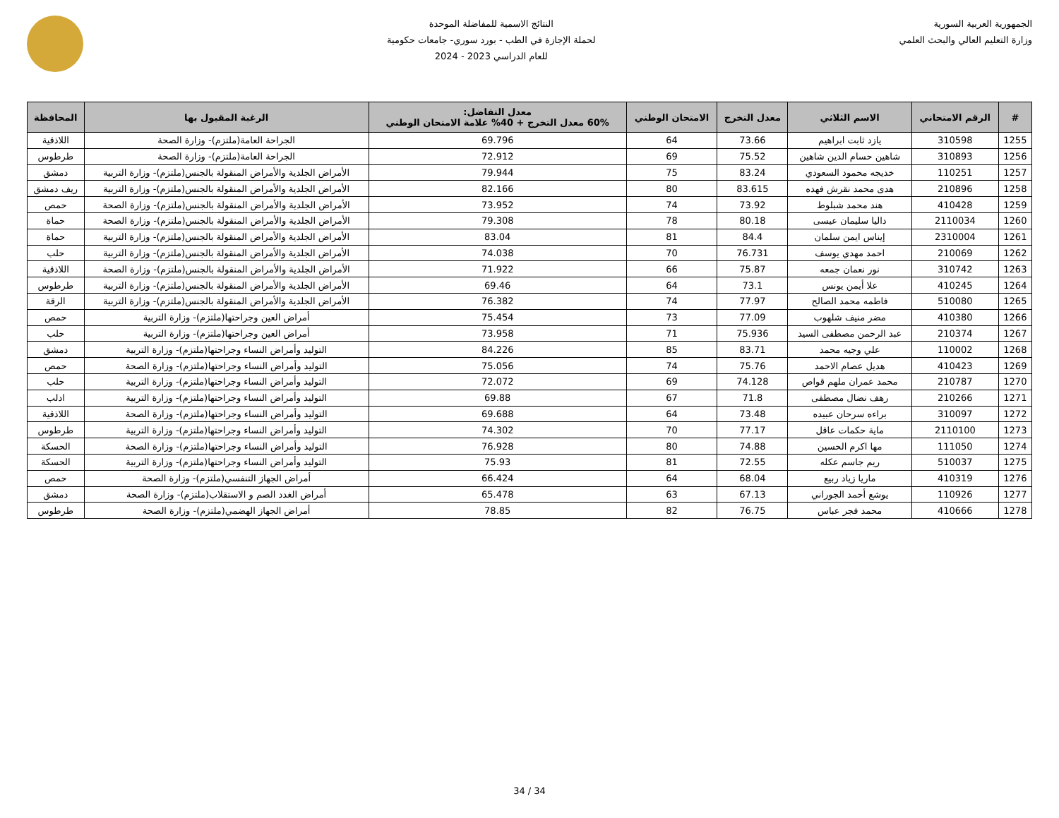الجمهورية العربية السورية
وزارة التعليم العالي والبحث العلمي
النتائج الاسمية للمفاضلة الموحدة
لحملة الإجازة في الطب - بورد سوري- جامعات حكومية
للعام الدراسي 2023 - 2024
| # | الرقم الامتحاني | الاسم الثلاثي | معدل التخرج | الامتحان الوطني | معدل التفاضل: 60% معدل التخرج + 40% علامة الامتحان الوطني | الرغبة المقبول بها | المحافظة |
| --- | --- | --- | --- | --- | --- | --- | --- |
| 1255 | 310598 | يازد ثابت ابراهيم | 73.66 | 64 | 69.796 | الجراحة العامة(ملتزم)- وزارة الصحة | اللاذقية |
| 1256 | 310893 | شاهين حسام الدين شاهين | 75.52 | 69 | 72.912 | الجراحة العامة(ملتزم)- وزارة الصحة | طرطوس |
| 1257 | 110251 | خديجه محمود السعودي | 83.24 | 75 | 79.944 | الأمراض الجلدية والأمراض المنقولة بالجنس(ملتزم)- وزارة التربية | دمشق |
| 1258 | 210896 | هدى محمد نقرش فهده | 83.615 | 80 | 82.166 | الأمراض الجلدية والأمراض المنقولة بالجنس(ملتزم)- وزارة التربية | ريف دمشق |
| 1259 | 410428 | هند محمد شبلوط | 73.92 | 74 | 73.952 | الأمراض الجلدية والأمراض المنقولة بالجنس(ملتزم)- وزارة الصحة | حمص |
| 1260 | 2110034 | داليا سليمان عيسى | 80.18 | 78 | 79.308 | الأمراض الجلدية والأمراض المنقولة بالجنس(ملتزم)- وزارة الصحة | حماة |
| 1261 | 2310004 | إيناس ايمن سلمان | 84.4 | 81 | 83.04 | الأمراض الجلدية والأمراض المنقولة بالجنس(ملتزم)- وزارة التربية | حماة |
| 1262 | 210069 | احمد مهدي يوسف | 76.731 | 70 | 74.038 | الأمراض الجلدية والأمراض المنقولة بالجنس(ملتزم)- وزارة التربية | حلب |
| 1263 | 310742 | نور نعمان جمعه | 75.87 | 66 | 71.922 | الأمراض الجلدية والأمراض المنقولة بالجنس(ملتزم)- وزارة الصحة | اللاذقية |
| 1264 | 410245 | علا أيمن يونس | 73.1 | 64 | 69.46 | الأمراض الجلدية والأمراض المنقولة بالجنس(ملتزم)- وزارة التربية | طرطوس |
| 1265 | 510080 | فاطمه محمد الصالح | 77.97 | 74 | 76.382 | الأمراض الجلدية والأمراض المنقولة بالجنس(ملتزم)- وزارة التربية | الرقة |
| 1266 | 410380 | مضر منيف شلهوب | 77.09 | 73 | 75.454 | أمراض العين وجراحتها(ملتزم)- وزارة التربية | حمص |
| 1267 | 210374 | عبد الرحمن مصطفى السيد | 75.936 | 71 | 73.958 | أمراض العين وجراحتها(ملتزم)- وزارة التربية | حلب |
| 1268 | 110002 | علي وجيه محمد | 83.71 | 85 | 84.226 | التوليد وأمراض النساء وجراحتها(ملتزم)- وزارة التربية | دمشق |
| 1269 | 410423 | هديل عصام الاحمد | 75.76 | 74 | 75.056 | التوليد وأمراض النساء وجراحتها(ملتزم)- وزارة الصحة | حمص |
| 1270 | 210787 | محمد عمران ملهم قواص | 74.128 | 69 | 72.072 | التوليد وأمراض النساء وجراحتها(ملتزم)- وزارة التربية | حلب |
| 1271 | 210266 | رهف نضال مصطفى | 71.8 | 67 | 69.88 | التوليد وأمراض النساء وجراحتها(ملتزم)- وزارة التربية | ادلب |
| 1272 | 310097 | براءه سرحان عبيده | 73.48 | 64 | 69.688 | التوليد وأمراض النساء وجراحتها(ملتزم)- وزارة الصحة | اللاذقية |
| 1273 | 2110100 | ماية حكمات عاقل | 77.17 | 70 | 74.302 | التوليد وأمراض النساء وجراحتها(ملتزم)- وزارة التربية | طرطوس |
| 1274 | 111050 | مها اكرم الحسين | 74.88 | 80 | 76.928 | التوليد وأمراض النساء وجراحتها(ملتزم)- وزارة الصحة | الحسكة |
| 1275 | 510037 | ريم جاسم عكله | 72.55 | 81 | 75.93 | التوليد وأمراض النساء وجراحتها(ملتزم)- وزارة التربية | الحسكة |
| 1276 | 410319 | ماريا زياد ربيع | 68.04 | 64 | 66.424 | أمراض الجهاز التنفسي(ملتزم)- وزارة الصحة | حمص |
| 1277 | 110926 | يوشع أحمد الجوراني | 67.13 | 63 | 65.478 | أمراض الغدد الصم و الاستقلاب(ملتزم)- وزارة الصحة | دمشق |
| 1278 | 410666 | محمد فجر عباس | 76.75 | 82 | 78.85 | أمراض الجهاز الهضمي(ملتزم)- وزارة الصحة | طرطوس |
34 / 34